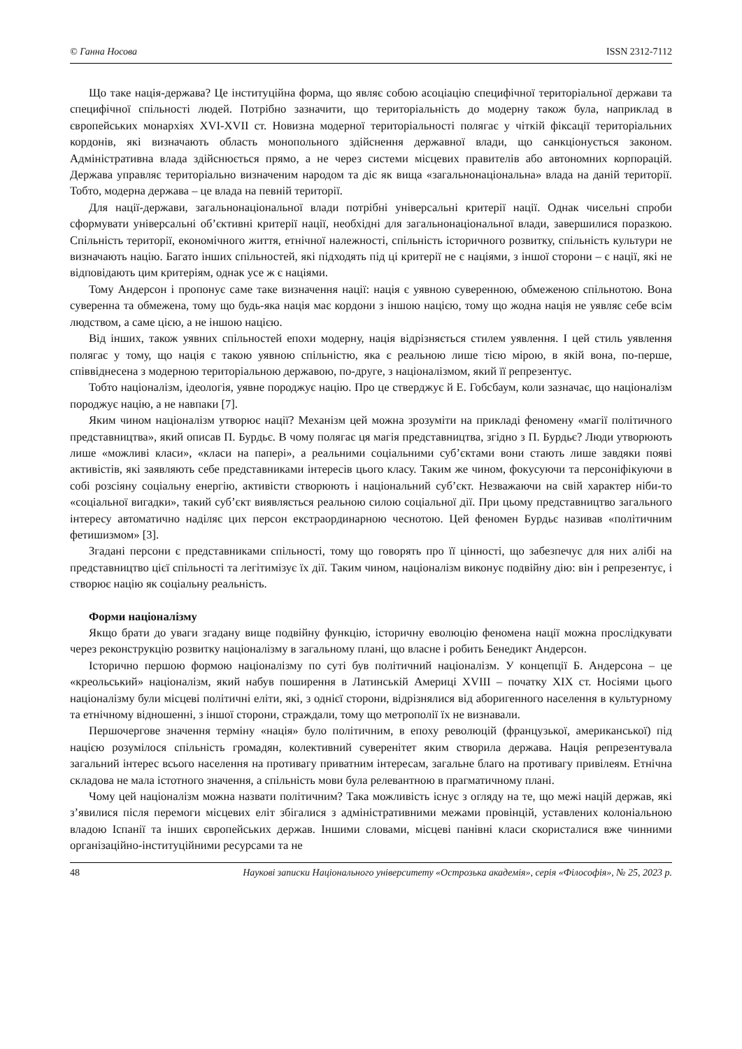© Ганна Носова ISSN 2312-7112
Що таке нація-держава? Це інституційна форма, що являє собою асоціацію специфічної територіальної держави та специфічної спільності людей. Потрібно зазначити, що територіальність до модерну також була, наприклад в європейських монархіях XVI-XVII ст. Новизна модерної територіальності полягає у чіткій фіксації територіальних кордонів, які визначають область монопольного здійснення державної влади, що санкціонується законом. Адміністративна влада здійснюється прямо, а не через системи місцевих правителів або автономних корпорацій. Держава управляє територіально визначеним народом та діє як вища «загальнонаціональна» влада на даній території. Тобто, модерна держава – це влада на певній території.
Для нації-держави, загальнонаціональної влади потрібні універсальні критерії нації. Однак чисельні спроби сформувати універсальні об’єктивні критерії нації, необхідні для загальнонаціональної влади, завершилися поразкою. Спільність території, економічного життя, етнічної належності, спільність історичного розвитку, спільність культури не визначають націю. Багато інших спільностей, які підходять під ці критерії не є націями, з іншої сторони – є нації, які не відповідають цим критеріям, однак усе ж є націями.
Тому Андерсон і пропонує саме таке визначення нації: нація є уявною суверенною, обмеженою спільнотою. Вона суверенна та обмежена, тому що будь-яка нація має кордони з іншою нацією, тому що жодна нація не уявляє себе всім людством, а саме цією, а не іншою нацією.
Від інших, також уявних спільностей епохи модерну, нація відрізняється стилем уявлення. І цей стиль уявлення полягає у тому, що нація є такою уявною спільністю, яка є реальною лише тією мірою, в якій вона, по-перше, співвіднесена з модерною територіальною державою, по-друге, з націоналізмом, який її репрезентує.
Тобто націоналізм, ідеологія, уявне породжує націю. Про це стверджує й Е. Гобсбаум, коли зазначає, що націоналізм породжує націю, а не навпаки [7].
Яким чином націоналізм утворює нації? Механізм цей можна зрозуміти на прикладі феномену «магії політичного представництва», який описав П. Бурдьє. В чому полягає ця магія представництва, згідно з П. Бурдьє? Люди утворюють лише «можливі класи», «класи на папері», а реальними соціальними суб’єктами вони стають лише завдяки появі активістів, які заявляють себе представниками інтересів цього класу. Таким же чином, фокусуючи та персоніфікуючи в собі розсіяну соціальну енергію, активісти створюють і національний суб’єкт. Незважаючи на свій характер ніби-то «соціальної вигадки», такий суб’єкт виявляється реальною силою соціальної дії. При цьому представництво загального інтересу автоматично наділяє цих персон екстраординарною чеснотою. Цей феномен Бурдьє називав «політичним фетишизмом» [3].
Згадані персони є представниками спільності, тому що говорять про її цінності, що забезпечує для них алібі на представництво цієї спільності та легітимізує їх дії. Таким чином, націоналізм виконує подвійну дію: він і репрезентує, і створює націю як соціальну реальність.
Форми націоналізму
Якщо брати до уваги згадану вище подвійну функцію, історичну еволюцію феномена нації можна прослідкувати через реконструкцію розвитку націоналізму в загальному плані, що власне і робить Бенедикт Андерсон.
Історично першою формою націоналізму по суті був політичний націоналізм. У концепції Б. Андерсона – це «креольський» націоналізм, який набув поширення в Латинській Америці XVIII – початку XIX ст. Носіями цього націоналізму були місцеві політичні еліти, які, з однієї сторони, відрізнялися від аборигенного населення в культурному та етнічному відношенні, з іншої сторони, страждали, тому що метрополії їх не визнавали.
Першочергове значення терміну «нація» було політичним, в епоху революцій (французької, американської) під нацією розумілося спільність громадян, колективний суверенітет яким створила держава. Нація репрезентувала загальний інтерес всього населення на противагу приватним інтересам, загальне благо на противагу привілеям. Етнічна складова не мала істотного значення, а спільність мови була релевантною в прагматичному плані.
Чому цей націоналізм можна назвати політичним? Така можливість існує з огляду на те, що межі націй держав, які з’явилися після перемоги місцевих еліт збігалися з адміністративними межами провінцій, уставлених колоніальною владою Іспанії та інших європейських держав. Іншими словами, місцеві панівні класи скористалися вже чинними організаційно-інституційними ресурсами та не
48 Наукові записки Національного університету «Острозька академія», серія «Філософія», № 25, 2023 р.